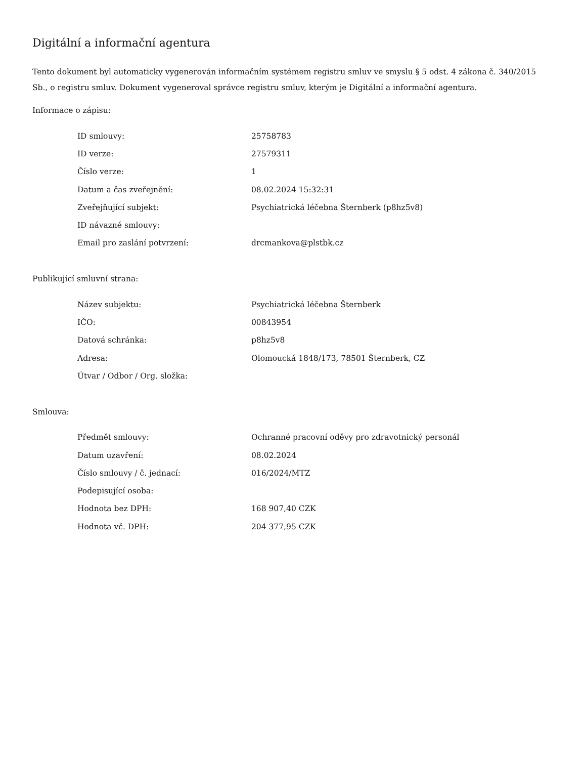Digitální a informační agentura
Tento dokument byl automaticky vygenerován informačním systémem registru smluv ve smyslu § 5 odst. 4 zákona č. 340/2015 Sb., o registru smluv. Dokument vygeneroval správce registru smluv, kterým je Digitální a informační agentura.
Informace o zápisu:
| ID smlouvy: | 25758783 |
| ID verze: | 27579311 |
| Číslo verze: | 1 |
| Datum a čas zveřejnění: | 08.02.2024 15:32:31 |
| Zveřejňující subjekt: | Psychiatrická léčebna Šternberk (p8hz5v8) |
| ID návazné smlouvy: | |
| Email pro zaslání potvrzení: | drcmankova@plstbk.cz |
Publikující smluvní strana:
| Název subjektu: | Psychiatrická léčebna Šternberk |
| IČO: | 00843954 |
| Datová schránka: | p8hz5v8 |
| Adresa: | Olomoucká 1848/173, 78501 Šternberk, CZ |
| Útvar / Odbor / Org. složka: | |
Smlouva:
| Předmět smlouvy: | Ochranné pracovní oděvy pro zdravotnický personál |
| Datum uzavření: | 08.02.2024 |
| Číslo smlouvy / č. jednací: | 016/2024/MTZ |
| Podepisující osoba: | |
| Hodnota bez DPH: | 168 907,40 CZK |
| Hodnota vč. DPH: | 204 377,95 CZK |